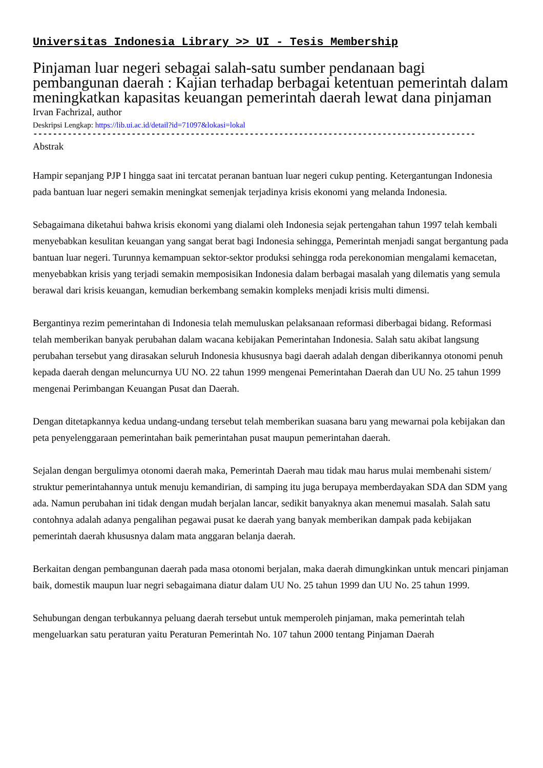Universitas Indonesia Library >> UI - Tesis Membership
Pinjaman luar negeri sebagai salah-satu sumber pendanaan bagi pembangunan daerah : Kajian terhadap berbagai ketentuan pemerintah dalam meningkatkan kapasitas keuangan pemerintah daerah lewat dana pinjaman
Irvan Fachrizal, author
Deskripsi Lengkap: https://lib.ui.ac.id/detail?id=71097&lokasi=lokal
------------------------------------------------------------------------------------------
Abstrak
Hampir sepanjang PJP I hingga saat ini tercatat peranan bantuan luar negeri cukup penting. Ketergantungan Indonesia pada bantuan luar negeri semakin meningkat semenjak terjadinya krisis ekonomi yang melanda Indonesia.
Sebagaimana diketahui bahwa krisis ekonomi yang dialami oleh Indonesia sejak pertengahan tahun 1997 telah kembali menyebabkan kesulitan keuangan yang sangat berat bagi Indonesia sehingga, Pemerintah menjadi sangat bergantung pada bantuan luar negeri. Turunnya kemampuan sektor-sektor produksi sehingga roda perekonomian mengalami kemacetan, menyebabkan krisis yang terjadi semakin memposisikan Indonesia dalam berbagai masalah yang dilematis yang semula berawal dari krisis keuangan, kemudian berkembang semakin kompleks menjadi krisis multi dimensi.
Bergantinya rezim pemerintahan di Indonesia telah memuluskan pelaksanaan reformasi diberbagai bidang. Reformasi telah memberikan banyak perubahan dalam wacana kebijakan Pemerintahan Indonesia. Salah satu akibat langsung perubahan tersebut yang dirasakan seluruh Indonesia khususnya bagi daerah adalah dengan diberikannya otonomi penuh kepada daerah dengan meluncurnya UU NO. 22 tahun 1999 mengenai Pemerintahan Daerah dan UU No. 25 tahun 1999 mengenai Perimbangan Keuangan Pusat dan Daerah.
Dengan ditetapkannya kedua undang-undang tersebut telah memberikan suasana baru yang mewarnai pola kebijakan dan peta penyelenggaraan pemerintahan baik pemerintahan pusat maupun pemerintahan daerah.
Sejalan dengan bergulimya otonomi daerah maka, Pemerintah Daerah mau tidak mau harus mulai membenahi sistem/ struktur pemerintahannya untuk menuju kemandirian, di samping itu juga berupaya memberdayakan SDA dan SDM yang ada. Namun perubahan ini tidak dengan mudah berjalan lancar, sedikit banyaknya akan menemui masalah. Salah satu contohnya adalah adanya pengalihan pegawai pusat ke daerah yang banyak memberikan dampak pada kebijakan pemerintah daerah khususnya dalam mata anggaran belanja daerah.
Berkaitan dengan pembangunan daerah pada masa otonomi berjalan, maka daerah dimungkinkan untuk mencari pinjaman baik, domestik maupun luar negri sebagaimana diatur dalam UU No. 25 tahun 1999 dan UU No. 25 tahun 1999.
Sehubungan dengan terbukannya peluang daerah tersebut untuk memperoleh pinjaman, maka pemerintah telah mengeluarkan satu peraturan yaitu Peraturan Pemerintah No. 107 tahun 2000 tentang Pinjaman Daerah